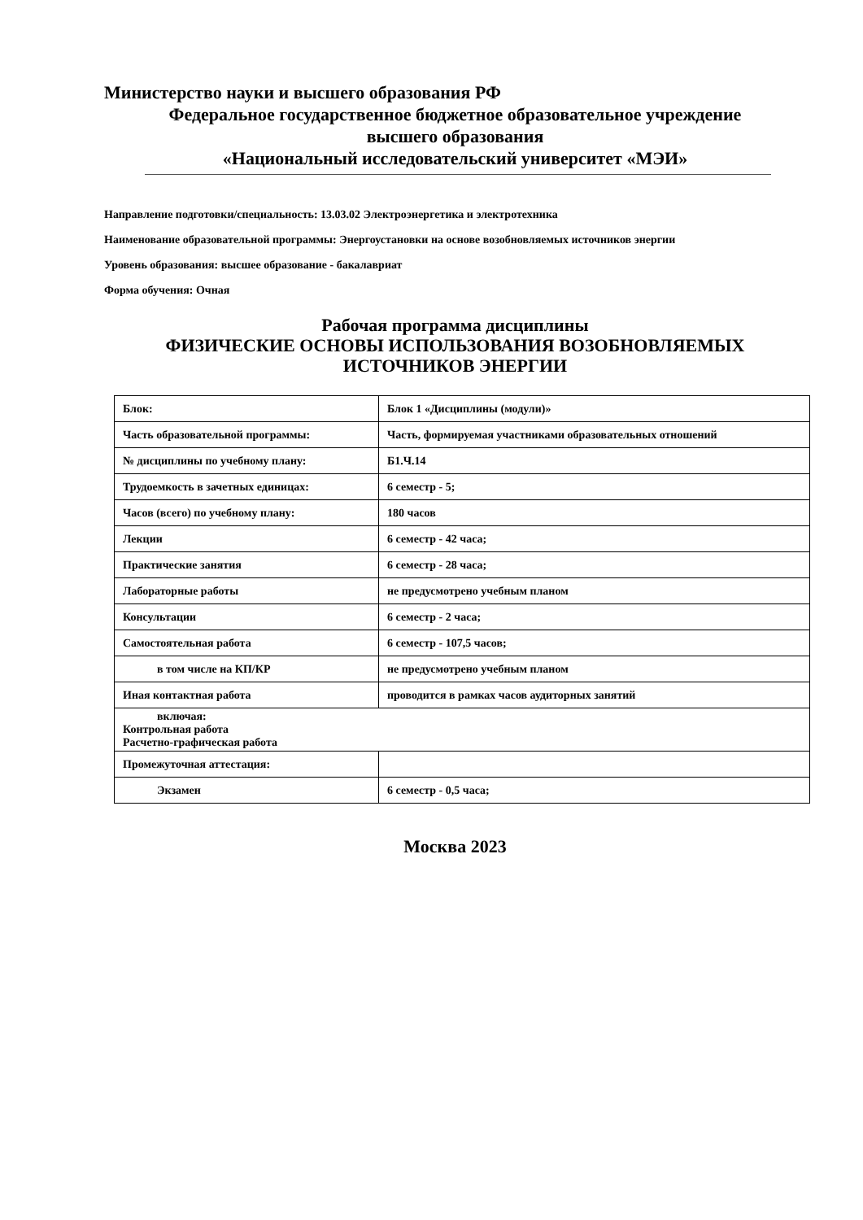Министерство науки и высшего образования РФ
Федеральное государственное бюджетное образовательное учреждение
высшего образования
«Национальный исследовательский университет «МЭИ»
Направление подготовки/специальность: 13.03.02 Электроэнергетика и электротехника
Наименование образовательной программы: Энергоустановки на основе возобновляемых источников энергии
Уровень образования: высшее образование - бакалавриат
Форма обучения: Очная
Рабочая программа дисциплины
ФИЗИЧЕСКИЕ ОСНОВЫ ИСПОЛЬЗОВАНИЯ ВОЗОБНОВЛЯЕМЫХ ИСТОЧНИКОВ ЭНЕРГИИ
| Блок: | Блок 1 «Дисциплины (модули)» |
| Часть образовательной программы: | Часть, формируемая участниками образовательных отношений |
| № дисциплины по учебному плану: | Б1.Ч.14 |
| Трудоемкость в зачетных единицах: | 6 семестр - 5; |
| Часов (всего) по учебному плану: | 180 часов |
| Лекции | 6 семестр - 42 часа; |
| Практические занятия | 6 семестр - 28 часа; |
| Лабораторные работы | не предусмотрено учебным планом |
| Консультации | 6 семестр - 2 часа; |
| Самостоятельная работа | 6 семестр - 107,5 часов; |
| в том числе на КП/КР | не предусмотрено учебным планом |
| Иная контактная работа | проводится в рамках часов аудиторных занятий |
| включая: Контрольная работа Расчетно-графическая работа | |
| Промежуточная аттестация: | |
| Экзамен | 6 семестр - 0,5 часа; |
Москва 2023